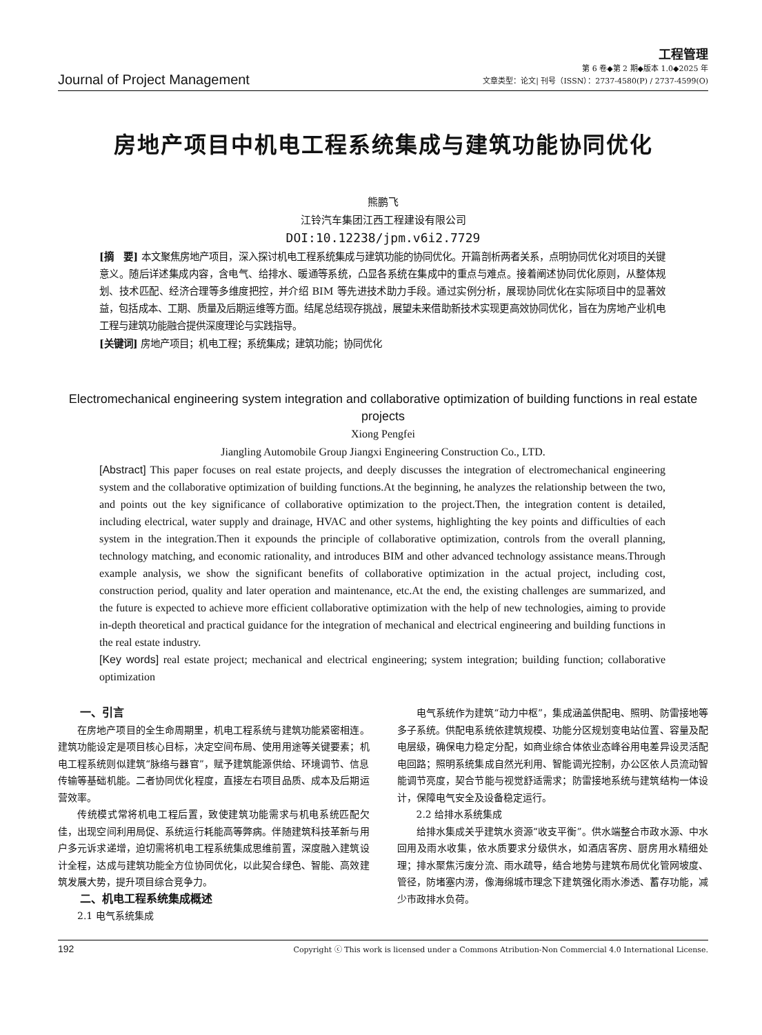Journal of Project Management
工程管理
第 6 卷◆第 2 期◆版本 1.0◆2025 年
文章类型：论文| 刊号（ISSN）：2737-4580(P) / 2737-4599(O)
房地产项目中机电工程系统集成与建筑功能协同优化
熊鹏飞
江铃汽车集团江西工程建设有限公司
DOI:10.12238/jpm.v6i2.7729
[摘　要] 本文聚焦房地产项目，深入探讨机电工程系统集成与建筑功能的协同优化。开篇剖析两者关系，点明协同优化对项目的关键意义。随后详述集成内容，含电气、给排水、暖通等系统，凸显各系统在集成中的重点与难点。接着阐述协同优化原则，从整体规划、技术匹配、经济合理等多维度把控，并介绍 BIM 等先进技术助力手段。通过实例分析，展现协同优化在实际项目中的显著效益，包括成本、工期、质量及后期运维等方面。结尾总结现存挑战，展望未来借助新技术实现更高效协同优化，旨在为房地产业机电工程与建筑功能融合提供深度理论与实践指导。
[关键词] 房地产项目；机电工程；系统集成；建筑功能；协同优化
Electromechanical engineering system integration and collaborative optimization of building functions in real estate projects
Xiong Pengfei
Jiangling Automobile Group Jiangxi Engineering Construction Co., LTD.
[Abstract] This paper focuses on real estate projects, and deeply discusses the integration of electromechanical engineering system and the collaborative optimization of building functions.At the beginning, he analyzes the relationship between the two, and points out the key significance of collaborative optimization to the project.Then, the integration content is detailed, including electrical, water supply and drainage, HVAC and other systems, highlighting the key points and difficulties of each system in the integration.Then it expounds the principle of collaborative optimization, controls from the overall planning, technology matching, and economic rationality, and introduces BIM and other advanced technology assistance means.Through example analysis, we show the significant benefits of collaborative optimization in the actual project, including cost, construction period, quality and later operation and maintenance, etc.At the end, the existing challenges are summarized, and the future is expected to achieve more efficient collaborative optimization with the help of new technologies, aiming to provide in-depth theoretical and practical guidance for the integration of mechanical and electrical engineering and building functions in the real estate industry.
[Key words] real estate project; mechanical and electrical engineering; system integration; building function; collaborative optimization
一、引言
在房地产项目的全生命周期里，机电工程系统与建筑功能紧密相连。建筑功能设定是项目核心目标，决定空间布局、使用用途等关键要素；机电工程系统则似建筑“脉络与器官”，赋予建筑能源供给、环境调节、信息传输等基础机能。二者协同优化程度，直接左右项目品质、成本及后期运营效率。
传统模式常将机电工程后置，致使建筑功能需求与机电系统匹配欠佳，出现空间利用局促、系统运行耗能高等弊病。伴随建筑科技革新与用户多元诉求递增，迫切需将机电工程系统集成思维前置，深度融入建筑设计全程，达成与建筑功能全方位协同优化，以此契合绿色、智能、高效建筑发展大势，提升项目综合竞争力。
二、机电工程系统集成概述
2.1 电气系统集成
电气系统作为建筑“动力中枢”，集成涵盖供配电、照明、防雷接地等多子系统。供配电系统依建筑规模、功能分区规划变电站位置、容量及配电层级，确保电力稳定分配，如商业综合体依业态峰谷用电差异设灵活配电回路；照明系统集成自然光利用、智能调光控制，办公区依人员流动智能调节亮度，契合节能与视觉舒适需求；防雷接地系统与建筑结构一体设计，保障电气安全及设备稳定运行。
2.2 给排水系统集成
给排水集成关乎建筑水资源“收支平衡”。供水端整合市政水源、中水回用及雨水收集，依水质要求分级供水，如酒店客房、厨房用水精细处理；排水聚焦污废分流、雨水疏导，结合地势与建筑布局优化管网坡度、管径，防堵塞内涝，像海绵城市理念下建筑强化雨水渗透、蓄存功能，减少市政排水负荷。
192 Copyright ⓒ This work is licensed under a Commons Atribution-Non Commercial 4.0 International License.